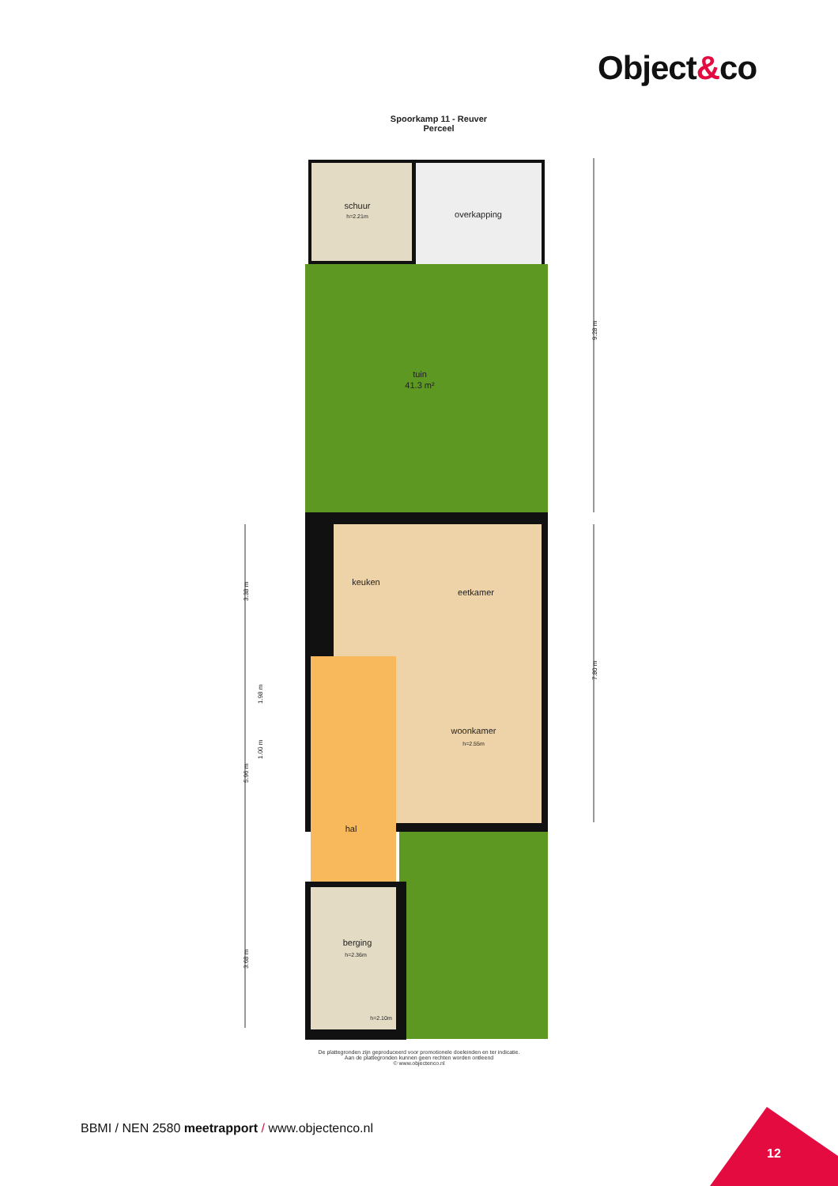Object&co
Spoorkamp 11 - Reuver
Perceel
schuur
h=2.21m
overkapping
tuin
41.3 m²
keuken
eetkamer
woonkamer
h=2.55m
hal
berging
h=2.36m
h=2.10m
9.28 m
7.80 m
3.38 m
1.98 m
1.00 m
5.96 m
3.68 m
De plattegronden zijn geproduceerd voor promotionele doeleinden en ter indicatie.
Aan de plattegronden kunnen geen rechten worden ontleend
© www.objectenco.nl
BBMI / NEN 2580 meetrapport / www.objectenco.nl
12